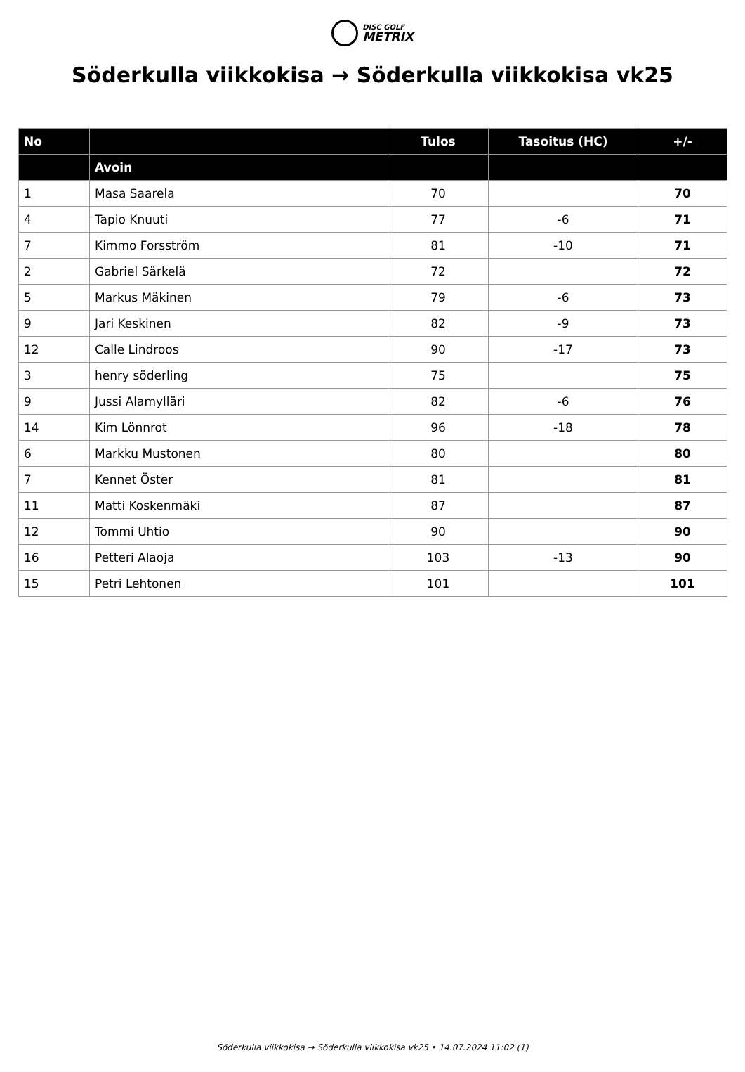DISC GOLF
METRIX
Söderkulla viikkokisa → Söderkulla viikkokisa vk25
| No | | Tulos | Tasoitus (HC) | +/- |
| --- | --- | --- | --- | --- |
| | Avoin | | | |
| 1 | Masa Saarela | 70 | | 70 |
| 4 | Tapio Knuuti | 77 | -6 | 71 |
| 7 | Kimmo Forsström | 81 | -10 | 71 |
| 2 | Gabriel Särkelä | 72 | | 72 |
| 5 | Markus Mäkinen | 79 | -6 | 73 |
| 9 | Jari Keskinen | 82 | -9 | 73 |
| 12 | Calle Lindroos | 90 | -17 | 73 |
| 3 | henry söderling | 75 | | 75 |
| 9 | Jussi Alamylläri | 82 | -6 | 76 |
| 14 | Kim Lönnrot | 96 | -18 | 78 |
| 6 | Markku Mustonen | 80 | | 80 |
| 7 | Kennet Öster | 81 | | 81 |
| 11 | Matti Koskenmäki | 87 | | 87 |
| 12 | Tommi Uhtio | 90 | | 90 |
| 16 | Petteri Alaoja | 103 | -13 | 90 |
| 15 | Petri Lehtonen | 101 | | 101 |
Söderkulla viikkokisa → Söderkulla viikkokisa vk25 • 14.07.2024 11:02 (1)